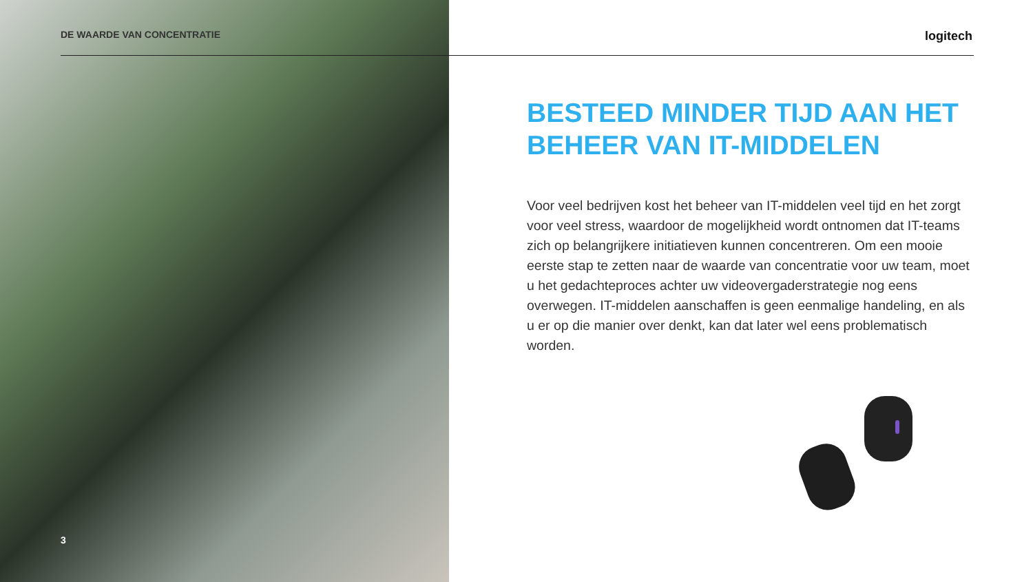DE WAARDE VAN CONCENTRATIE logitech
BESTEED MINDER TIJD AAN HET BEHEER VAN IT-MIDDELEN
Voor veel bedrijven kost het beheer van IT-middelen veel tijd en het zorgt voor veel stress, waardoor de mogelijkheid wordt ontnomen dat IT-teams zich op belangrijkere initiatieven kunnen concentreren. Om een mooie eerste stap te zetten naar de waarde van concentratie voor uw team, moet u het gedachteproces achter uw videovergaderstrategie nog eens overwegen. IT-middelen aanschaffen is geen eenmalige handeling, en als u er op die manier over denkt, kan dat later wel eens problematisch worden.
3